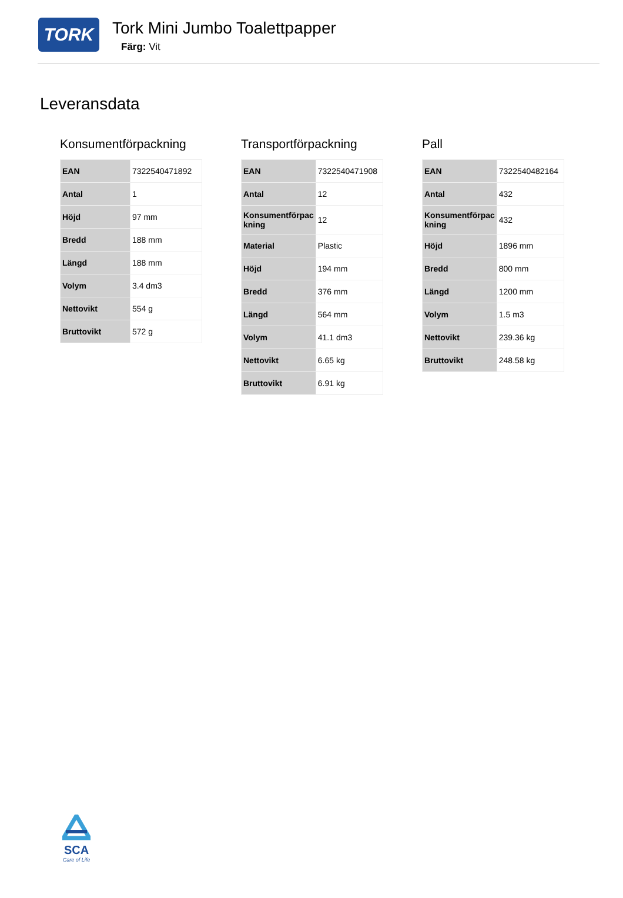TORK
Tork Mini Jumbo Toalettpapper
Färg: Vit
Leveransdata
Konsumentförpackning
| EAN | 7322540471892 |
| Antal | 1 |
| Höjd | 97 mm |
| Bredd | 188 mm |
| Längd | 188 mm |
| Volym | 3.4 dm3 |
| Nettovikt | 554 g |
| Bruttovikt | 572 g |
Transportförpackning
| EAN | 7322540471908 |
| Antal | 12 |
| Konsumentförpac kning | 12 |
| Material | Plastic |
| Höjd | 194 mm |
| Bredd | 376 mm |
| Längd | 564 mm |
| Volym | 41.1 dm3 |
| Nettovikt | 6.65 kg |
| Bruttovikt | 6.91 kg |
Pall
| EAN | 7322540482164 |
| Antal | 432 |
| Konsumentförpac kning | 432 |
| Höjd | 1896 mm |
| Bredd | 800 mm |
| Längd | 1200 mm |
| Volym | 1.5 m3 |
| Nettovikt | 239.36 kg |
| Bruttovikt | 248.58 kg |
SCA
Care of Life